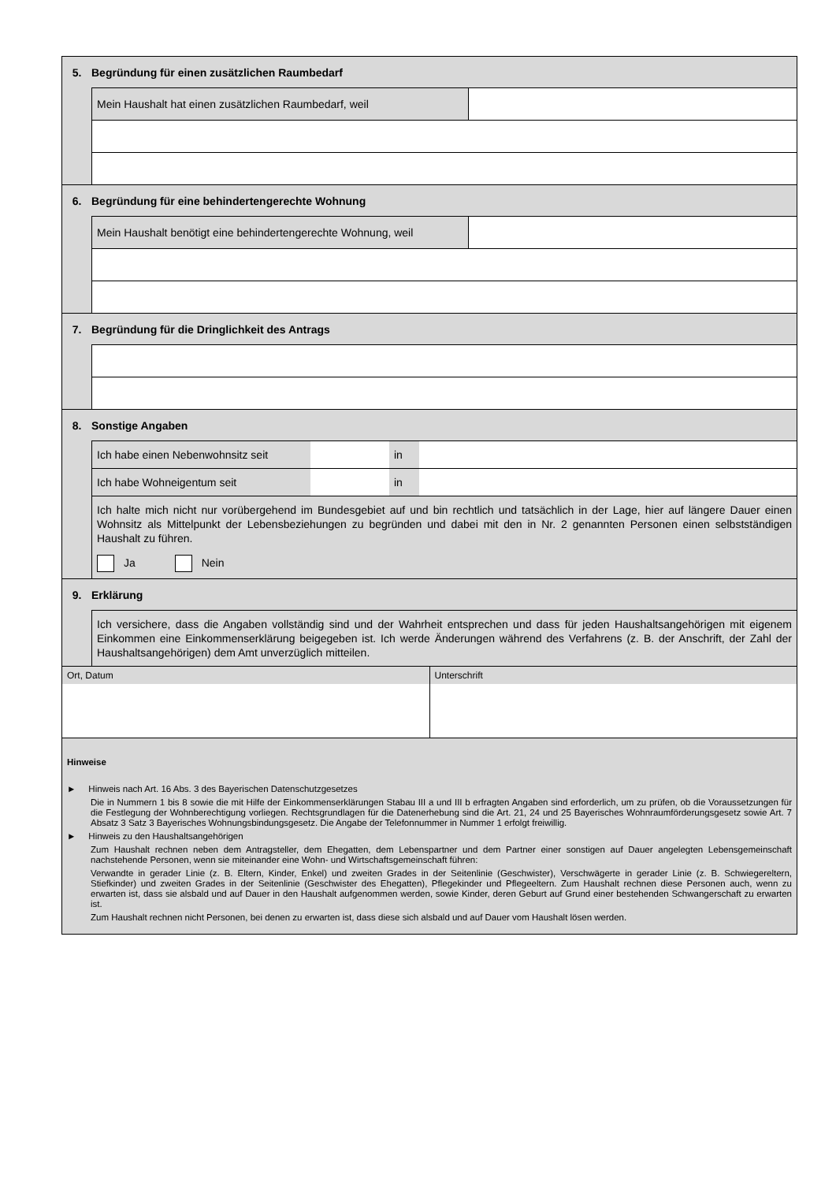5. Begründung für einen zusätzlichen Raumbedarf
Mein Haushalt hat einen zusätzlichen Raumbedarf, weil
6. Begründung für eine behindertengerechte Wohnung
Mein Haushalt benötigt eine behindertengerechte Wohnung, weil
7. Begründung für die Dringlichkeit des Antrags
8. Sonstige Angaben
Ich habe einen Nebenwohnsitz seit
in
Ich habe Wohneigentum seit in
Ich halte mich nicht nur vorübergehend im Bundesgebiet auf und bin rechtlich und tatsächlich in der Lage, hier auf längere Dauer einen Wohnsitz als Mittelpunkt der Lebensbeziehungen zu begründen und dabei mit den in Nr. 2 genannten Personen einen selbstständigen Haushalt zu führen.
Ja Nein
9. Erklärung
Ich versichere, dass die Angaben vollständig sind und der Wahrheit entsprechen und dass für jeden Haushaltsangehörigen mit eigenem Einkommen eine Einkommenserklärung beigegeben ist. Ich werde Änderungen während des Verfahrens (z. B. der Anschrift, der Zahl der Haushaltsangehörigen) dem Amt unverzüglich mitteilen.
Ort, Datum Unterschrift
Hinweise
► Hinweis nach Art. 16 Abs. 3 des Bayerischen Datenschutzgesetzes
Die in Nummern 1 bis 8 sowie die mit Hilfe der Einkommenserklärungen Stabau III a und III b erfragten Angaben sind erforderlich, um zu prüfen, ob die Voraussetzungen für die Festlegung der Wohnberechtigung vorliegen. Rechtsgrundlagen für die Datenerhebung sind die Art. 21, 24 und 25 Bayerisches Wohnraumförderungsgesetz sowie Art. 7 Absatz 3 Satz 3 Bayerisches Wohnungsbindungsgesetz. Die Angabe der Telefonnummer in Nummer 1 erfolgt freiwillig.
► Hinweis zu den Haushaltsangehörigen
Zum Haushalt rechnen neben dem Antragsteller, dem Ehegatten, dem Lebenspartner und dem Partner einer sonstigen auf Dauer angeleg­ten Lebensgemeinschaft nachstehende Personen, wenn sie miteinander eine Wohn- und Wirtschaftsgemeinschaft führen:
Verwandte in gerader Linie (z. B. Eltern, Kinder, Enkel) und zweiten Grades in der Seitenlinie (Geschwister), Verschwägerte in gerader Linie (z. B. Schwiegereltern, Stiefkinder) und zweiten Grades in der Seitenlinie (Geschwister des Ehegatten), Pflegekinder und Pflegeeltern. Zum Haushalt rechnen diese Personen auch, wenn zu erwarten ist, dass sie alsbald und auf Dauer in den Haushalt aufgenommen werden, sowie Kinder, deren Geburt auf Grund einer bestehenden Schwangerschaft zu erwarten ist.
Zum Haushalt rechnen nicht Personen, bei denen zu erwarten ist, dass diese sich alsbald und auf Dauer vom Haushalt lösen werden.